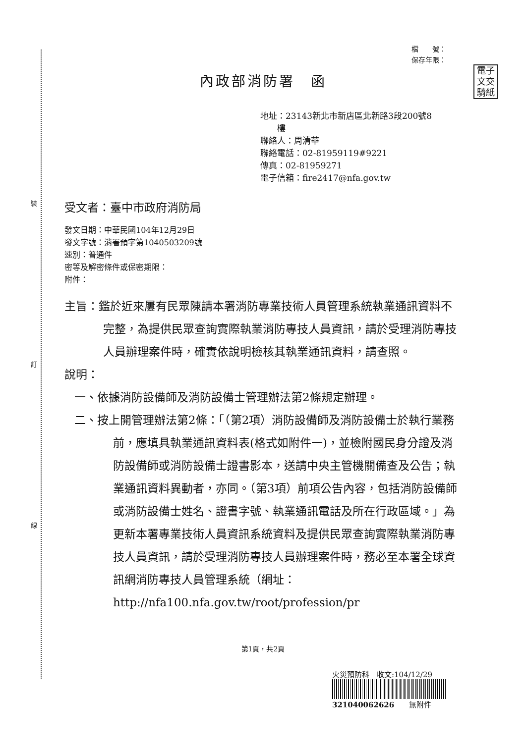裝
訂
線
電子
文交
騎紙
檔　　號：
保存年限：
內政部消防署　函
地址：23143新北市新店區北新路3段200號8
　　樓
聯絡人：周清華
聯絡電話：02-81959119#9221
傳真：02-81959271
電子信箱：fire2417@nfa.gov.tw
受文者：臺中市政府消防局
發文日期：中華民國104年12月29日
發文字號：消署預字第1040503209號
速別：普通件
密等及解密條件或保密期限：
附件：
主旨：鑑於近來屢有民眾陳請本署消防專業技術人員管理系統執業通訊資料不完整，為提供民眾查詢實際執業消防專技人員資訊，請於受理消防專技人員辦理案件時，確實依說明檢核其執業通訊資料，請查照。
說明：
一、依據消防設備師及消防設備士管理辦法第2條規定辦理。
二、按上開管理辦法第2條：「（第2項）消防設備師及消防設備士於執行業務前，應填具執業通訊資料表(格式如附件一)，並檢附國民身分證及消防設備師或消防設備士證書影本，送請中央主管機關備查及公告；執業通訊資料異動者，亦同。（第3項）前項公告內容，包括消防設備師或消防設備士姓名、證書字號、執業通訊電話及所在行政區域。」為更新本署專業技術人員資訊系統資料及提供民眾查詢實際執業消防專技人員資訊，請於受理消防專技人員辦理案件時，務必至本署全球資訊網消防專技人員管理系統（網址：http://nfa100.nfa.gov.tw/root/profession/pr
第1頁，共2頁
火災預防科　收文:104/12/29
321040062626　　無附件